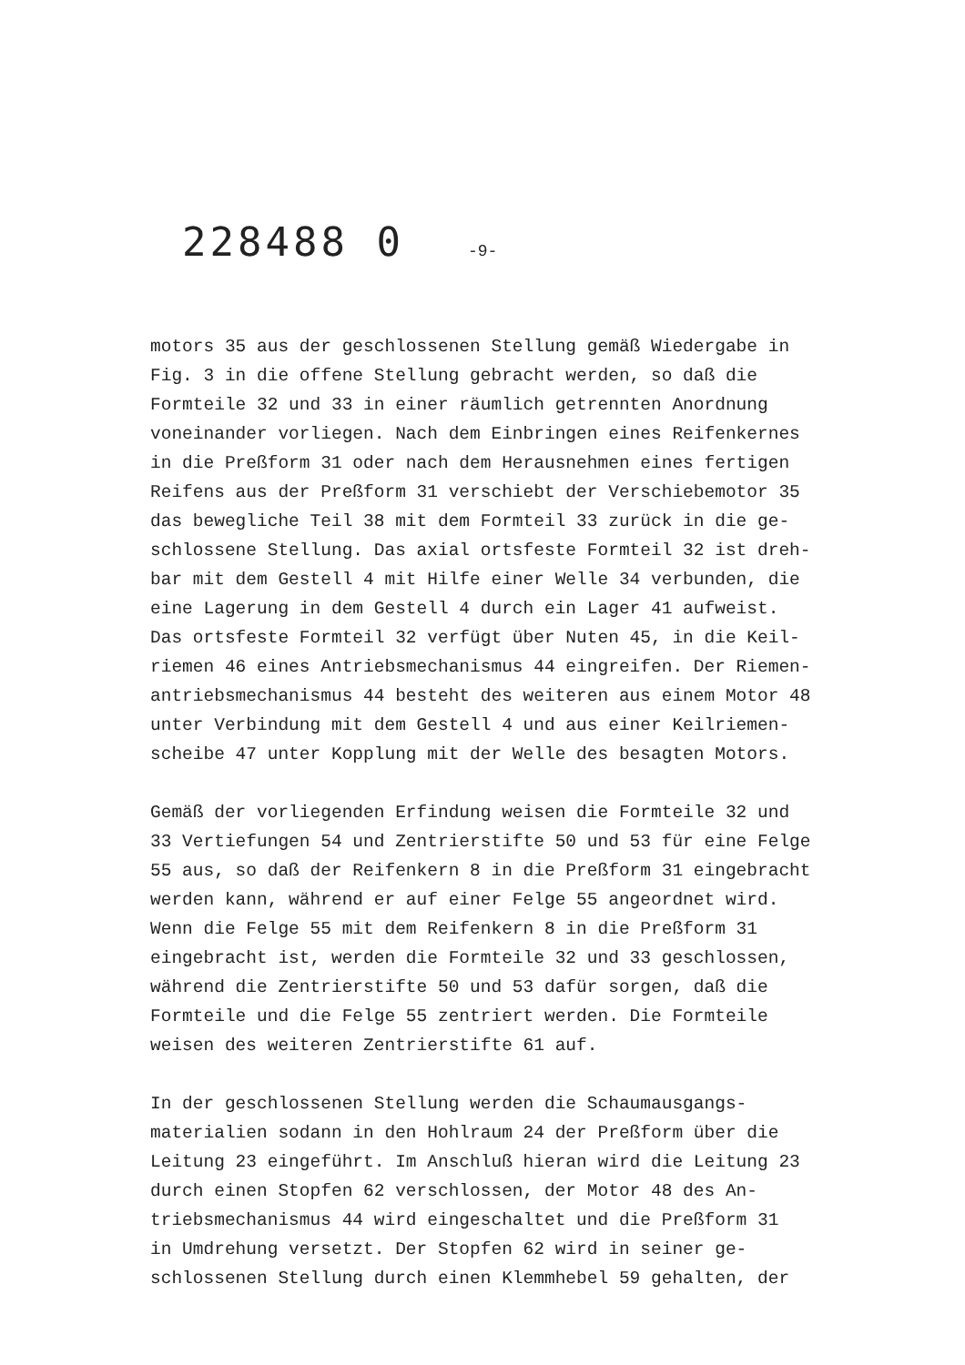228488 0 -9-
motors 35 aus der geschlossenen Stellung gemäß Wiedergabe in
Fig. 3 in die offene Stellung gebracht werden, so daß die
Formteile 32 und 33 in einer räumlich getrennten Anordnung
voneinander vorliegen. Nach dem Einbringen eines Reifenkernes
in die Preßform 31 oder nach dem Herausnehmen eines fertigen
Reifens aus der Preßform 31 verschiebt der Verschiebemotor 35
das bewegliche Teil 38 mit dem Formteil 33 zurück in die ge-
schlossene Stellung. Das axial ortsfeste Formteil 32 ist dreh-
bar mit dem Gestell 4 mit Hilfe einer Welle 34 verbunden, die
eine Lagerung in dem Gestell 4 durch ein Lager 41 aufweist.
Das ortsfeste Formteil 32 verfügt über Nuten 45, in die Keil-
riemen 46 eines Antriebsmechanismus 44 eingreifen. Der Riemen-
antriebsmechanismus 44 besteht des weiteren aus einem Motor 48
unter Verbindung mit dem Gestell 4 und aus einer Keilriemen-
scheibe 47 unter Kopplung mit der Welle des besagten Motors.
Gemäß der vorliegenden Erfindung weisen die Formteile 32 und
33 Vertiefungen 54 und Zentrierstifte 50 und 53 für eine Felge
55 aus, so daß der Reifenkern 8 in die Preßform 31 eingebracht
werden kann, während er auf einer Felge 55 angeordnet wird.
Wenn die Felge 55 mit dem Reifenkern 8 in die Preßform 31
eingebracht ist, werden die Formteile 32 und 33 geschlossen,
während die Zentrierstifte 50 und 53 dafür sorgen, daß die
Formteile und die Felge 55 zentriert werden. Die Formteile
weisen des weiteren Zentrierstifte 61 auf.
In der geschlossenen Stellung werden die Schaumausgangs-
materialien sodann in den Hohlraum 24 der Preßform über die
Leitung 23 eingeführt. Im Anschluß hieran wird die Leitung 23
durch einen Stopfen 62 verschlossen, der Motor 48 des An-
triebsmechanismus 44 wird eingeschaltet und die Preßform 31
in Umdrehung versetzt. Der Stopfen 62 wird in seiner ge-
schlossenen Stellung durch einen Klemmhebel 59 gehalten, der